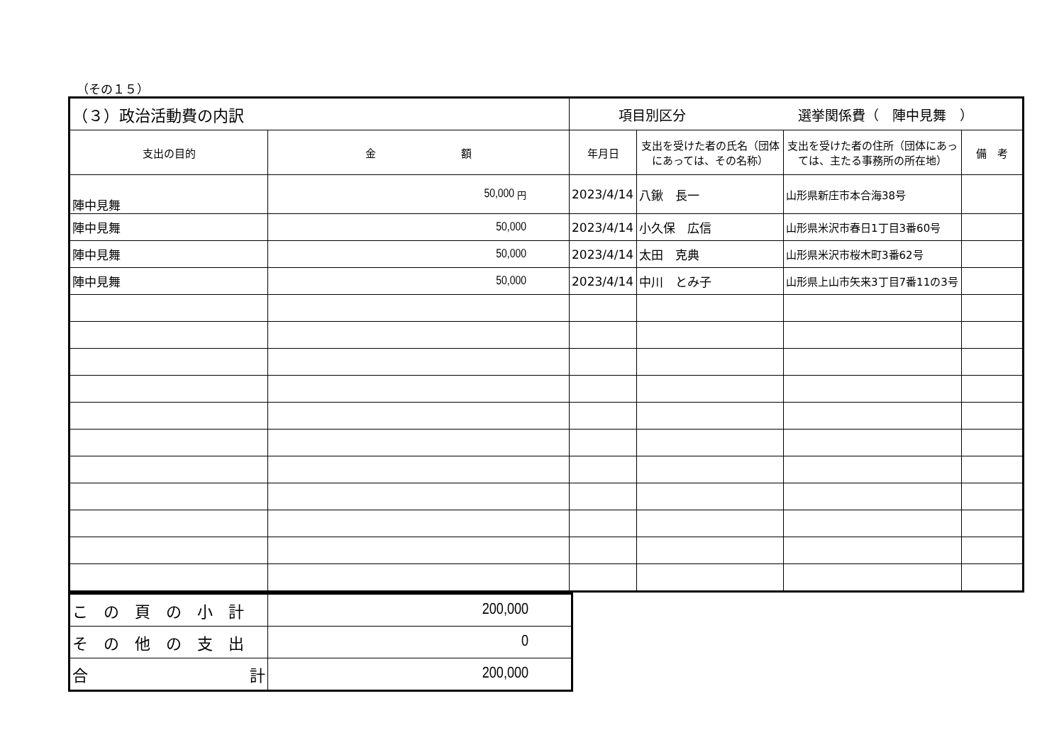（その１５）
| （３）政治活動費の内訳 | | 項目別区分 選挙関係費（ 陣中見舞 ） | | | |
| 支出の目的 | 金 額 | 年月日 | 支出を受けた者の氏名（団体にあっては、その名称） | 支出を受けた者の住所（団体にあっては、主たる事務所の所在地） | 備 考 |
| 陣中見舞 | 50,000 円 | 2023/4/14 | 八鍬 長一 | 山形県新庄市本合海38号 | |
| 陣中見舞 | 50,000 | 2023/4/14 | 小久保 広信 | 山形県米沢市春日1丁目3番60号 | |
| 陣中見舞 | 50,000 | 2023/4/14 | 太田 克典 | 山形県米沢市桜木町3番62号 | |
| 陣中見舞 | 50,000 | 2023/4/14 | 中川 とみ子 | 山形県上山市矢来3丁目7番11の3号 | |
| この頁の小計 | 200,000 |
| その他の支出 | 0 |
| 合 計 | 200,000 |